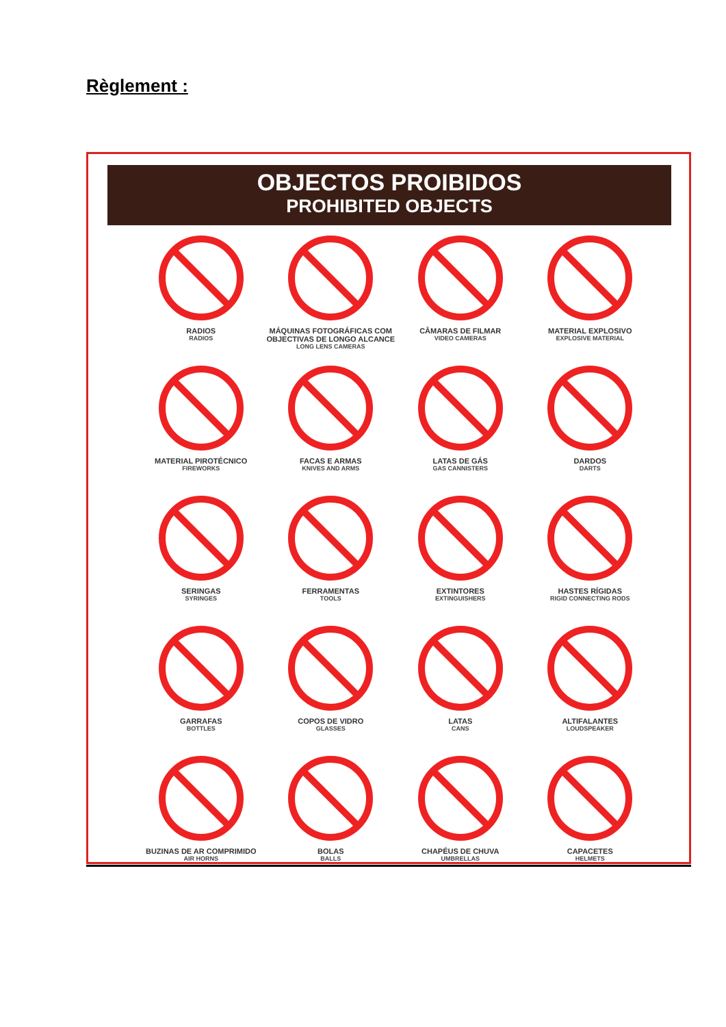Règlement :
OBJECTOS PROIBIDOS
PROHIBITED OBJECTS
RADIOS
RADIOS
MÁQUINAS FOTOGRÁFICAS COM OBJECTIVAS DE LONGO ALCANCE
LONG LENS CAMERAS
CÂMARAS DE FILMAR
VIDEO CAMERAS
MATERIAL EXPLOSIVO
EXPLOSIVE MATERIAL
MATERIAL PIROTÉCNICO
FIREWORKS
FACAS E ARMAS
KNIVES AND ARMS
LATAS DE GÁS
GAS CANNISTERS
DARDOS
DARTS
SERINGAS
SYRINGES
FERRAMENTAS
TOOLS
EXTINTORES
EXTINGUISHERS
HASTES RÍGIDAS
RIGID CONNECTING RODS
GARRAFAS
BOTTLES
COPOS DE VIDRO
GLASSES
LATAS
CANS
ALTIFALANTES
LOUDSPEAKER
BUZINAS DE AR COMPRIMIDO
AIR HORNS
BOLAS
BALLS
CHAPÉUS DE CHUVA
UMBRELLAS
CAPACETES
HELMETS